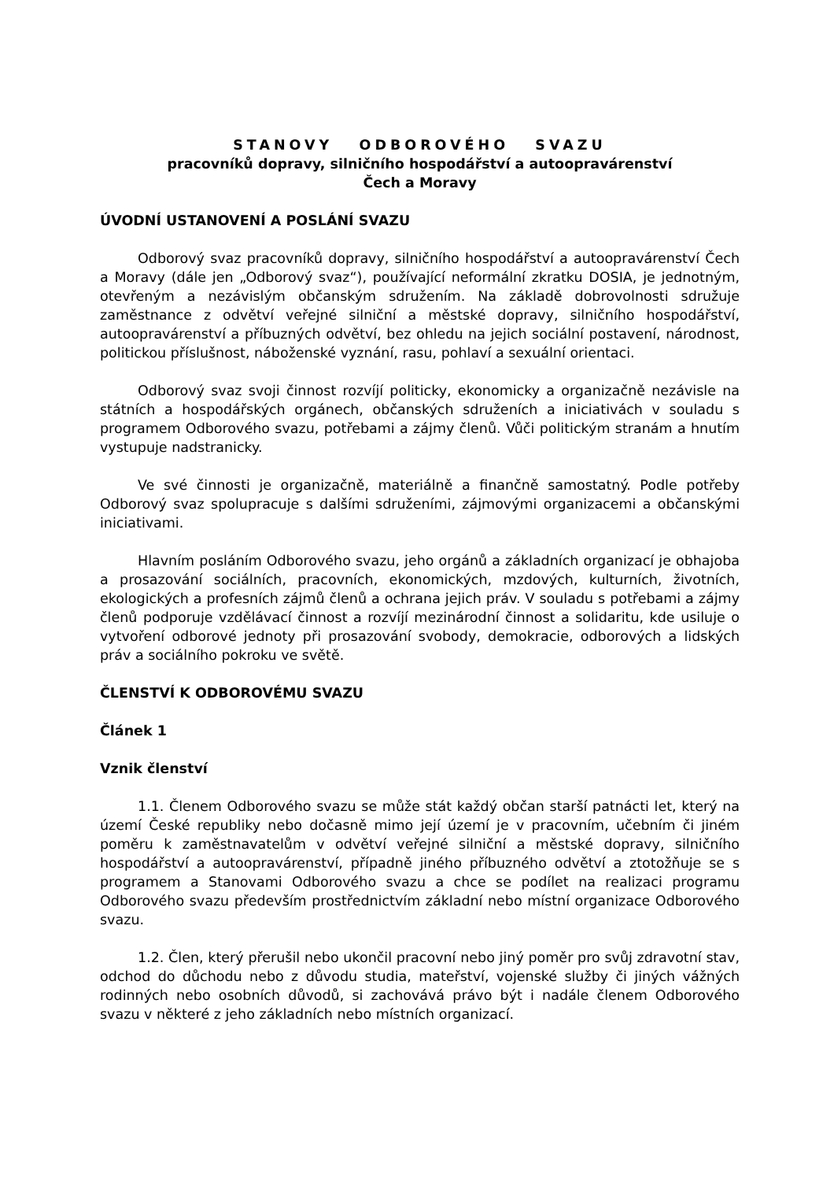STANOVY ODBOROVÉHO SVAZU
pracovníků dopravy, silničního hospodářství a autoopravárenství
Čech a Moravy
ÚVODNÍ USTANOVENÍ A POSLÁNÍ SVAZU
Odborový svaz pracovníků dopravy, silničního hospodářství a autoopravárenství Čech a Moravy (dále jen „Odborový svaz“), používající neformální zkratku DOSIA, je jednotným, otevřeným a nezávislým občanským sdružením. Na základě dobrovolnosti sdružuje zaměstnance z odvětví veřejné silniční a městské dopravy, silničního hospodářství, autoopravárenství a příbuzných odvětví, bez ohledu na jejich sociální postavení, národnost, politickou příslušnost, náboženské vyznání, rasu, pohlaví a sexuální orientaci.
Odborový svaz svoji činnost rozvíjí politicky, ekonomicky a organizačně nezávisle na státních a hospodářských orgánech, občanských sdruženích a iniciativách v souladu s programem Odborového svazu, potřebami a zájmy členů. Vůči politickým stranám a hnutím vystupuje nadstranicky.
Ve své činnosti je organizačně, materiálně a finančně samostatný. Podle potřeby Odborový svaz spolupracuje s dalšími sdruženími, zájmovými organizacemi a občanskými iniciativami.
Hlavním posláním Odborového svazu, jeho orgánů a základních organizací je obhajoba a prosazování sociálních, pracovních, ekonomických, mzdových, kulturních, životních, ekologických a profesních zájmů členů a ochrana jejich práv. V souladu s potřebami a zájmy členů podporuje vzdělávací činnost a rozvíjí mezinárodní činnost a solidaritu, kde usiluje o vytvoření odborové jednoty při prosazování svobody, demokracie, odborových a lidských práv a sociálního pokroku ve světě.
ČLENSTVÍ K ODBOROVÉMU SVAZU
Článek 1
Vznik členství
1.1. Členem Odborového svazu se může stát každý občan starší patnácti let, který na území České republiky nebo dočasně mimo její území je v pracovním, učebním či jiném poměru k zaměstnavatelům v odvětví veřejné silniční a městské dopravy, silničního hospodářství a autoopravárenství, případně jiného příbuzného odvětví a ztotožňuje se s programem a Stanovami Odborového svazu a chce se podílet na realizaci programu Odborového svazu především prostřednictvím základní nebo místní organizace Odborového svazu.
1.2. Člen, který přerušil nebo ukončil pracovní nebo jiný poměr pro svůj zdravotní stav, odchod do důchodu nebo z důvodu studia, mateřství, vojenské služby či jiných vážných rodinných nebo osobních důvodů, si zachovává právo být i nadále členem Odborového svazu v některé z jeho základních nebo místních organizací.